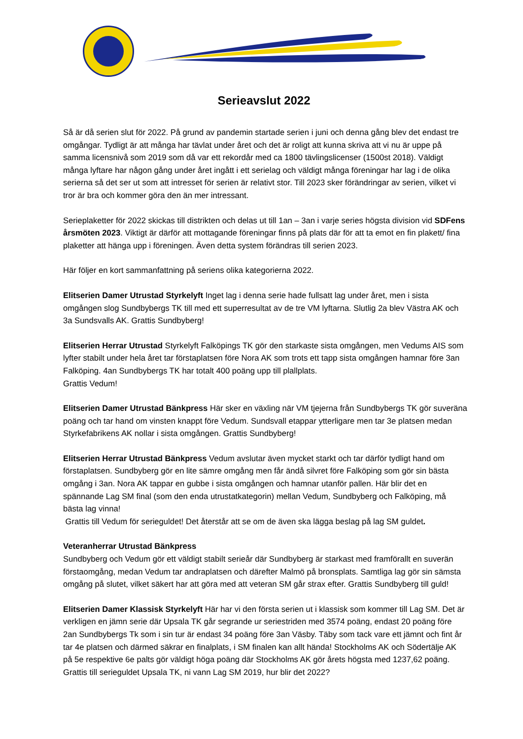Serieavslut 2022
Så är då serien slut för 2022. På grund av pandemin startade serien i juni och denna gång blev det endast tre omgångar. Tydligt är att många har tävlat under året och det är roligt att kunna skriva att vi nu är uppe på samma licensnivå som 2019 som då var ett rekordår med ca 1800 tävlingslicenser (1500st 2018). Väldigt många lyftare har någon gång under året ingått i ett serielag och väldigt många föreningar har lag i de olika serierna så det ser ut som att intresset för serien är relativt stor. Till 2023 sker förändringar av serien, vilket vi tror är bra och kommer göra den än mer intressant.
Serieplaketter för 2022 skickas till distrikten och delas ut till 1an – 3an i varje series högsta division vid SDFens årsmöten 2023. Viktigt är därför att mottagande föreningar finns på plats där för att ta emot en fin plakett/ fina plaketter att hänga upp i föreningen. Även detta system förändras till serien 2023.
Här följer en kort sammanfattning på seriens olika kategorierna 2022.
Elitserien Damer Utrustad Styrkelyft Inget lag i denna serie hade fullsatt lag under året, men i sista omgången slog Sundbybergs TK till med ett superresultat av de tre VM lyftarna. Slutlig 2a blev Västra AK och 3a Sundsvalls AK. Grattis Sundbyberg!
Elitserien Herrar Utrustad Styrkelyft Falköpings TK gör den starkaste sista omgången, men Vedums AIS som lyfter stabilt under hela året tar förstaplatsen före Nora AK som trots ett tapp sista omgången hamnar före 3an Falköping. 4an Sundbybergs TK har totalt 400 poäng upp till plallplats.
Grattis Vedum!
Elitserien Damer Utrustad Bänkpress Här sker en växling när VM tjejerna från Sundbybergs TK gör suveräna poäng och tar hand om vinsten knappt före Vedum. Sundsvall etappar ytterligare men tar 3e platsen medan Styrkefabrikens AK nollar i sista omgången. Grattis Sundbyberg!
Elitserien Herrar Utrustad Bänkpress Vedum avslutar även mycket starkt och tar därför tydligt hand om förstaplatsen. Sundbyberg gör en lite sämre omgång men får ändå silvret före Falköping som gör sin bästa omgång i 3an. Nora AK tappar en gubbe i sista omgången och hamnar utanför pallen. Här blir det en spännande Lag SM final (som den enda utrustatkategorin) mellan Vedum, Sundbyberg och Falköping, må bästa lag vinna!
Grattis till Vedum för serieguldet! Det återstår att se om de även ska lägga beslag på lag SM guldet.
Veteranherrar Utrustad Bänkpress
Sundbyberg och Vedum gör ett väldigt stabilt serieår där Sundbyberg är starkast med framförallt en suverän förstaomgång, medan Vedum tar andraplatsen och därefter Malmö på bronsplats. Samtliga lag gör sin sämsta omgång på slutet, vilket säkert har att göra med att veteran SM går strax efter. Grattis Sundbyberg till guld!
Elitserien Damer Klassisk Styrkelyft Här har vi den första serien ut i klassisk som kommer till Lag SM. Det är verkligen en jämn serie där Upsala TK går segrande ur seriestriden med 3574 poäng, endast 20 poäng före 2an Sundbybergs Tk som i sin tur är endast 34 poäng före 3an Väsby. Täby som tack vare ett jämnt och fint år tar 4e platsen och därmed säkrar en finalplats, i SM finalen kan allt hända! Stockholms AK och Södertälje AK på 5e respektive 6e palts gör väldigt höga poäng där Stockholms AK gör årets högsta med 1237,62 poäng. Grattis till serieguldet Upsala TK, ni vann Lag SM 2019, hur blir det 2022?